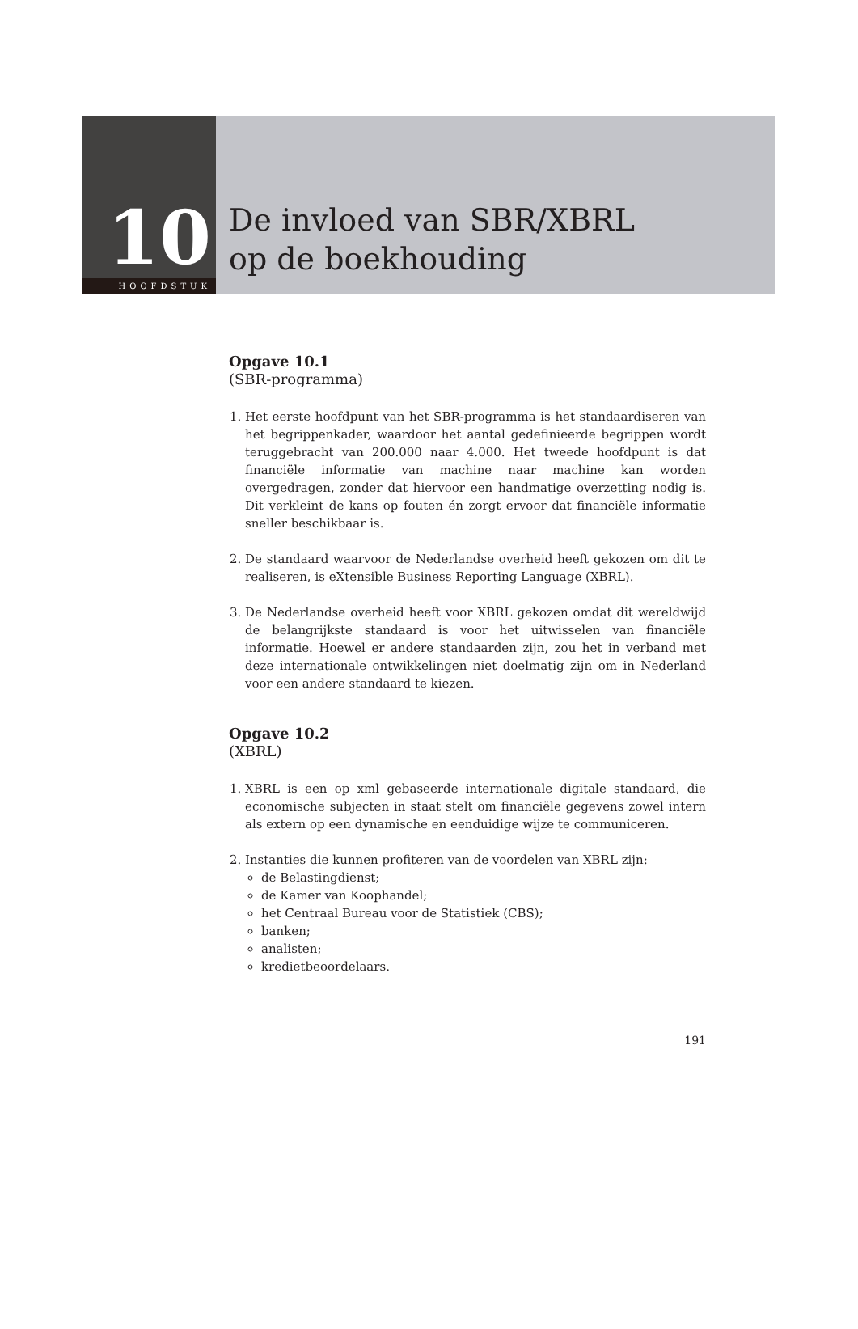10
HOOFDSTUK
De invloed van SBR/XBRL
op de boekhouding
Opgave 10.1
(SBR-programma)
1. Het eerste hoofdpunt van het SBR-programma is het standaardiseren van het begrippenkader, waardoor het aantal gedefinieerde begrippen wordt teruggebracht van 200.000 naar 4.000. Het tweede hoofdpunt is dat financiële informatie van machine naar machine kan worden overgedragen, zonder dat hiervoor een handmatige overzetting nodig is. Dit verkleint de kans op fouten én zorgt ervoor dat financiële informatie sneller beschikbaar is.
2. De standaard waarvoor de Nederlandse overheid heeft gekozen om dit te realiseren, is eXtensible Business Reporting Language (XBRL).
3. De Nederlandse overheid heeft voor XBRL gekozen omdat dit wereldwijd de belangrijkste standaard is voor het uitwisselen van financiële informatie. Hoewel er andere standaarden zijn, zou het in verband met deze internationale ontwikkelingen niet doelmatig zijn om in Nederland voor een andere standaard te kiezen.
Opgave 10.2
(XBRL)
1. XBRL is een op xml gebaseerde internationale digitale standaard, die economische subjecten in staat stelt om financiële gegevens zowel intern als extern op een dynamische en eenduidige wijze te communiceren.
2. Instanties die kunnen profiteren van de voordelen van XBRL zijn:
de Belastingdienst;
de Kamer van Koophandel;
het Centraal Bureau voor de Statistiek (CBS);
banken;
analisten;
kredietbeoordelaars.
191